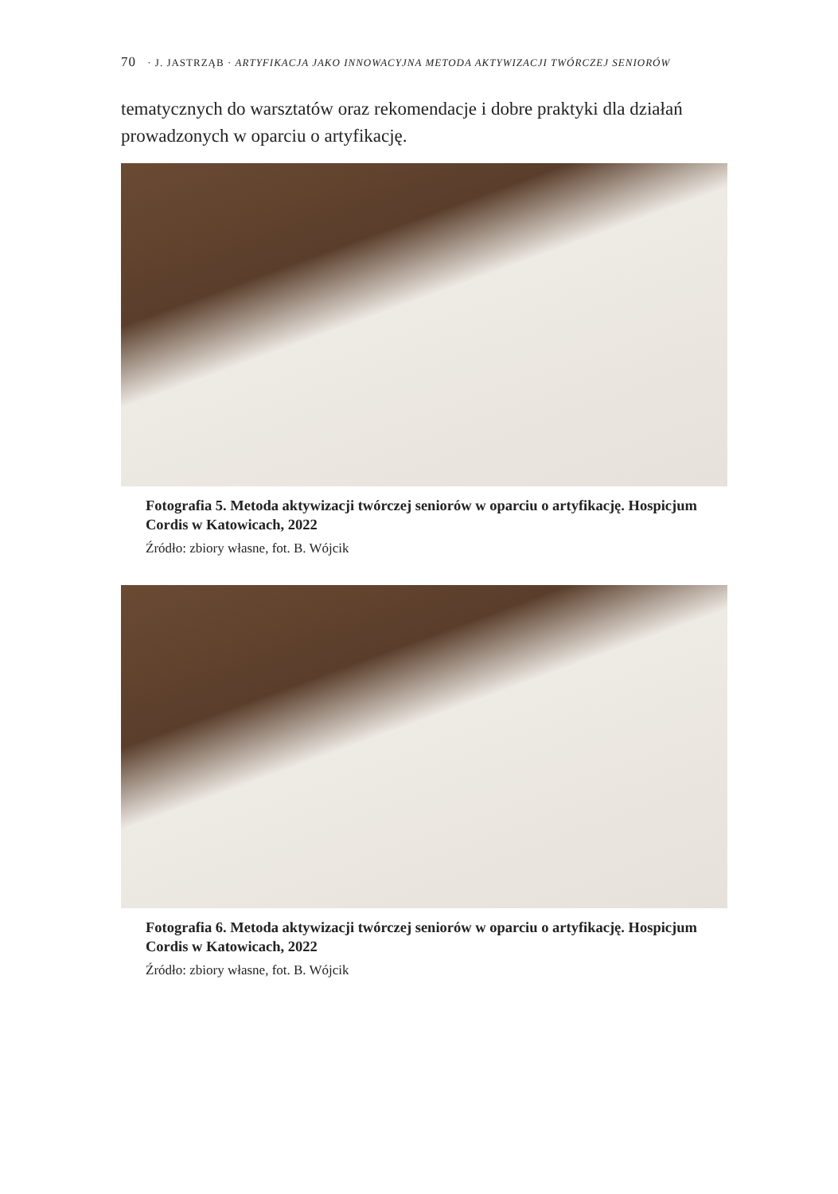70 · J. JASTRZĄB · ARTYFIKACJA JAKO INNOWACYJNA METODA AKTYWIZACJI TWÓRCZEJ SENIORÓW
tematycznych do warsztatów oraz rekomendacje i dobre praktyki dla działań prowadzonych w oparciu o artyfikację.
Fotografia 5. Metoda aktywizacji twórczej seniorów w oparciu o artyfika­cję. Hospicjum Cordis w Katowicach, 2022
Źródło: zbiory własne, fot. B. Wójcik
Fotografia 6. Metoda aktywizacji twórczej seniorów w oparciu o artyfika­cję. Hospicjum Cordis w Katowicach, 2022
Źródło: zbiory własne, fot. B. Wójcik